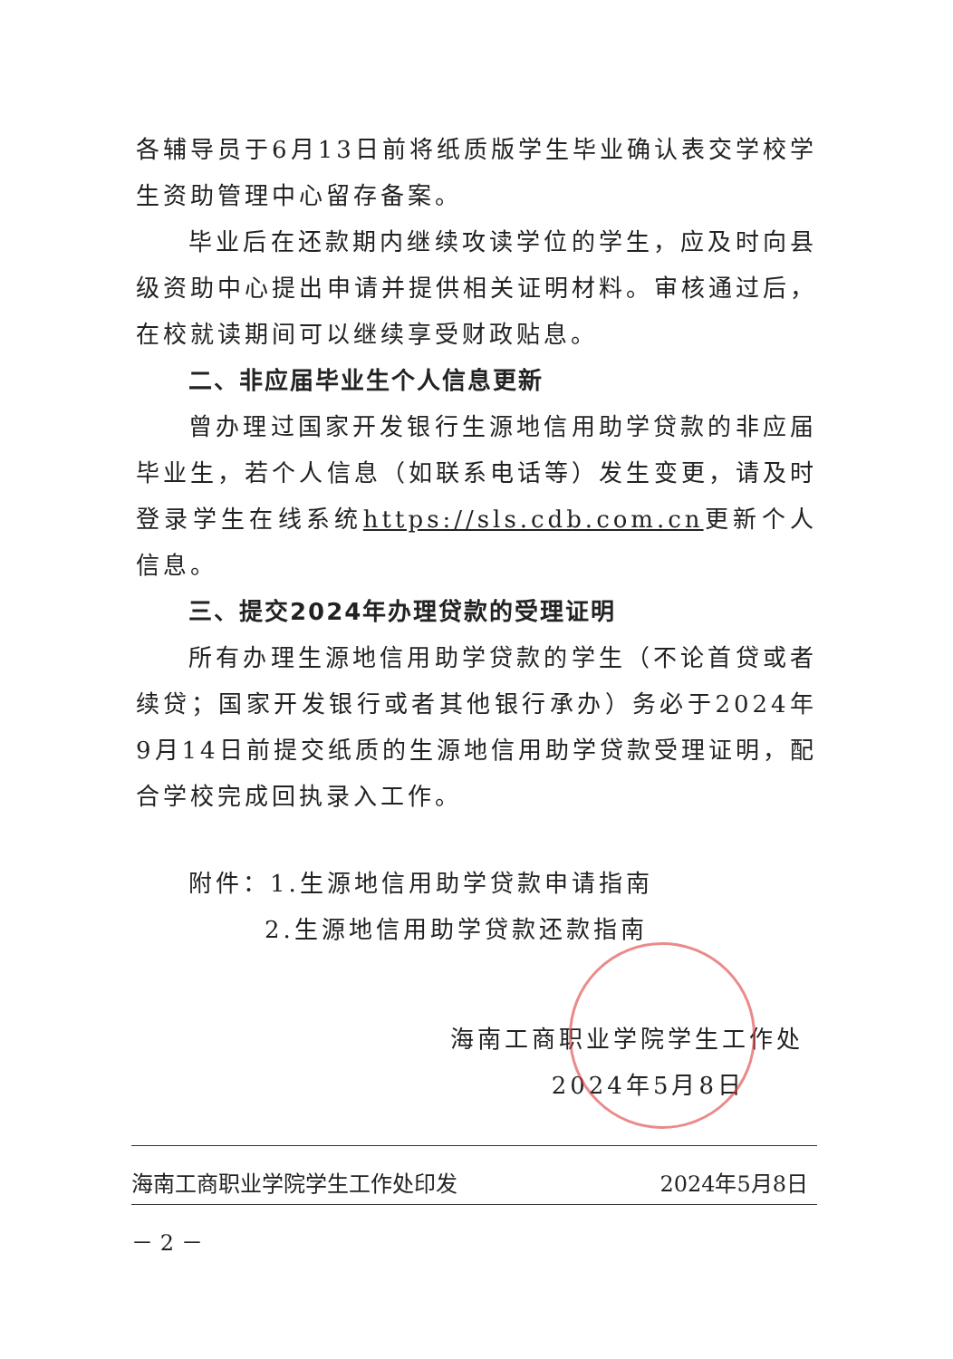各辅导员于6月13日前将纸质版学生毕业确认表交学校学生资助管理中心留存备案。
毕业后在还款期内继续攻读学位的学生，应及时向县级资助中心提出申请并提供相关证明材料。审核通过后，在校就读期间可以继续享受财政贴息。
二、非应届毕业生个人信息更新
曾办理过国家开发银行生源地信用助学贷款的非应届毕业生，若个人信息（如联系电话等）发生变更，请及时登录学生在线系统https://sls.cdb.com.cn更新个人信息。
三、提交2024年办理贷款的受理证明
所有办理生源地信用助学贷款的学生（不论首贷或者续贷；国家开发银行或者其他银行承办）务必于2024年9月14日前提交纸质的生源地信用助学贷款受理证明，配合学校完成回执录入工作。
附件：1.生源地信用助学贷款申请指南
2.生源地信用助学贷款还款指南
海南工商职业学院学生工作处
2024年5月8日
海南工商职业学院学生工作处印发 2024年5月8日
－ 2 －